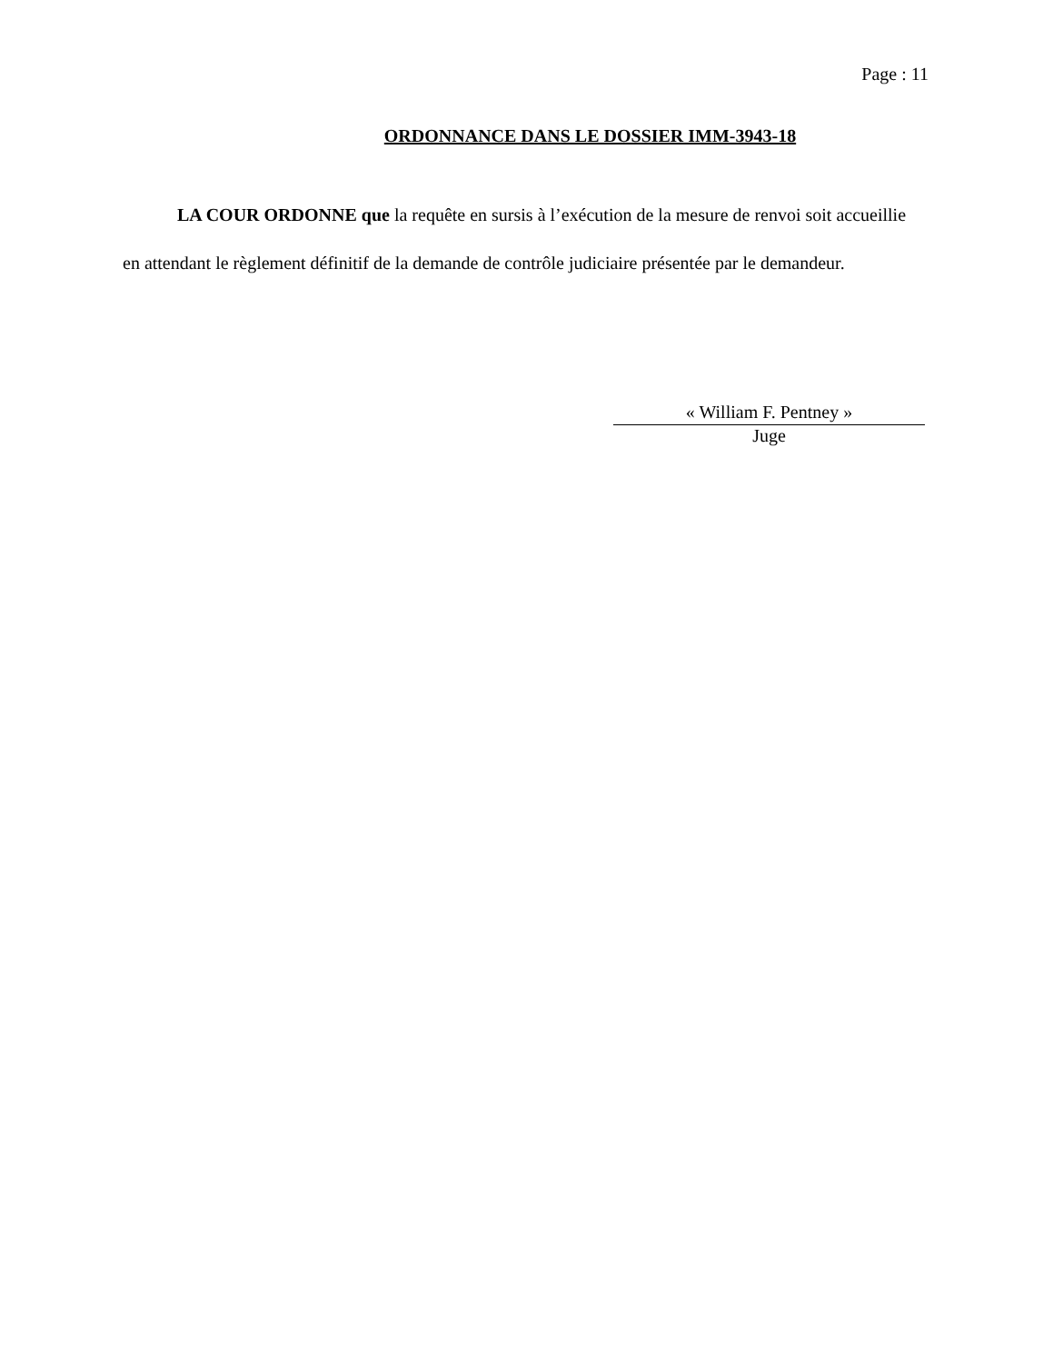Page : 11
ORDONNANCE DANS LE DOSSIER IMM-3943-18
LA COUR ORDONNE que la requête en sursis à l’exécution de la mesure de renvoi soit accueillie en attendant le règlement définitif de la demande de contrôle judiciaire présentée par le demandeur.
« William F. Pentney »
Juge